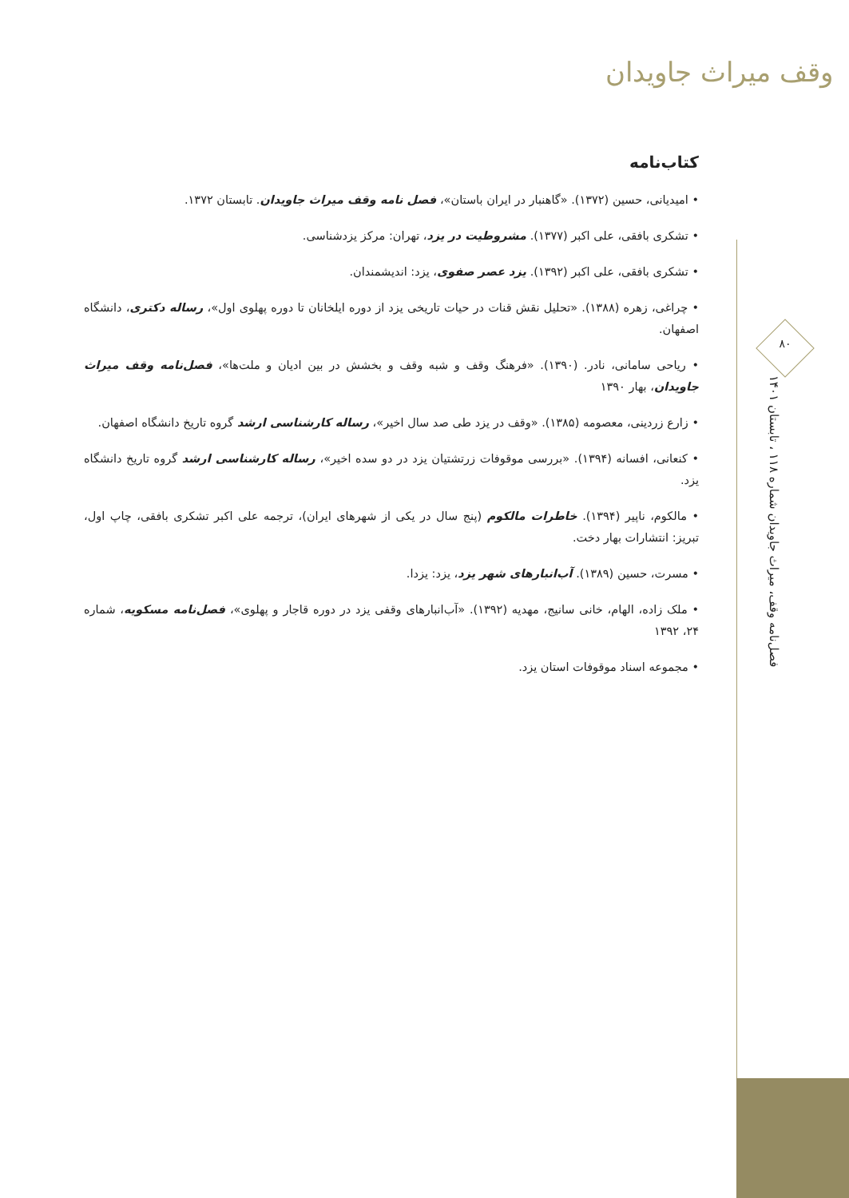وقف میراث جاویدان
۸۰
فصل‌نامه وقف، میراث جاویدان شماره ۱۱۸ ، تابستان ۱۴۰۱
کتاب‌نامه
• امیدیانی، حسین (۱۳۷۲). «گاهنبار در ایران باستان»، فصل نامه وقف میراث جاویدان. تابستان ۱۳۷۲.
• تشکری بافقی، علی اکبر (۱۳۷۷). مشروطیت در یزد، تهران: مرکز یزدشناسی.
• تشکری بافقی، علی اکبر (۱۳۹۲). یزد عصر صفوی، یزد: اندیشمندان.
• چراغی، زهره (۱۳۸۸). «تحلیل نقش قنات در حیات تاریخی یزد از دوره ایلخانان تا دوره پهلوی اول»، رساله دکتری، دانشگاه اصفهان.
• ریاحی سامانی، نادر. (۱۳۹۰). «فرهنگ وقف و شبه وقف و بخشش در بین ادیان و ملت‌ها»، فصل‌نامه وقف میراث جاویدان، بهار ۱۳۹۰
• زارع زردینی، معصومه (۱۳۸۵). «وقف در یزد طی صد سال اخیر»، رساله کارشناسی ارشد گروه تاریخ دانشگاه اصفهان.
• کنعانی، افسانه (۱۳۹۴). «بررسی موقوفات زرتشتیان یزد در دو سده اخیر»، رساله کارشناسی ارشد گروه تاریخ دانشگاه یزد.
• مالکوم، ناپیر (۱۳۹۴). خاطرات مالکوم (پنج سال در یکی از شهرهای ایران)، ترجمه علی اکبر تشکری بافقی، چاپ اول، تبریز: انتشارات بهار دخت.
• مسرت، حسین (۱۳۸۹). آب‌انبارهای شهر یزد، یزد: یزدا.
• ملک زاده، الهام، خانی سانیج، مهدیه (۱۳۹۲). «آب‌انبارهای وقفی یزد در دوره قاجار و پهلوی»، فصل‌نامه مسکویه، شماره ۲۴، ۱۳۹۲
• مجموعه اسناد موقوفات استان یزد.